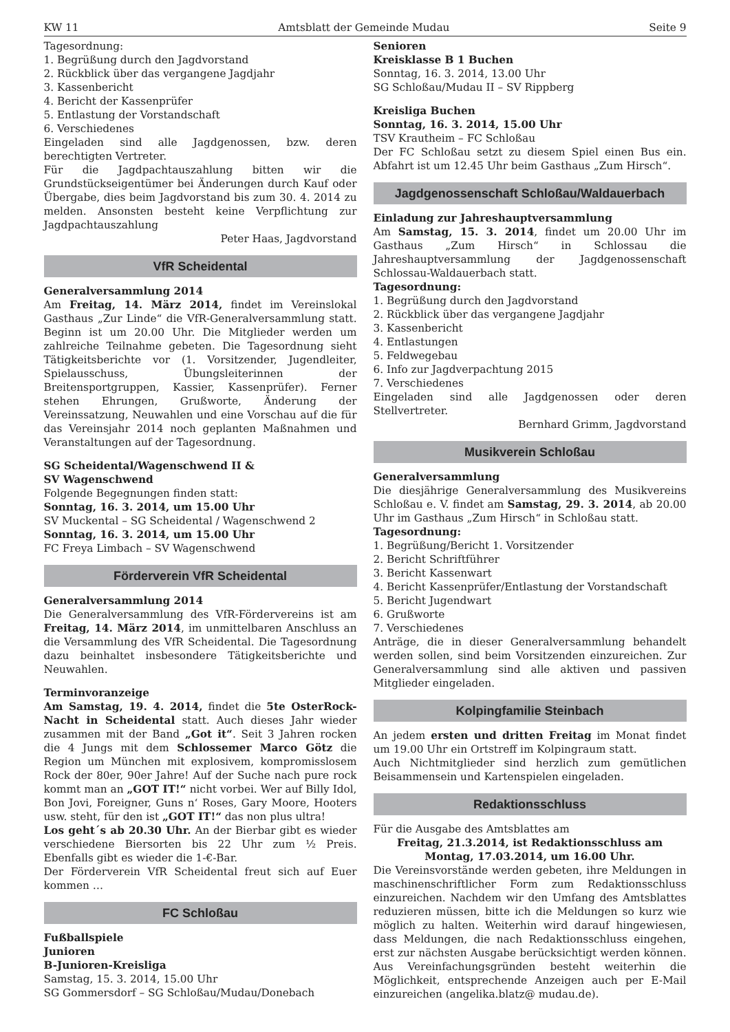KW 11 Amtsblatt der Gemeinde Mudau Seite 9
Tagesordnung:
1. Begrüßung durch den Jagdvorstand
2. Rückblick über das vergangene Jagdjahr
3. Kassenbericht
4. Bericht der Kassenprüfer
5. Entlastung der Vorstandschaft
6. Verschiedenes
Eingeladen sind alle Jagdgenossen, bzw. deren berechtigten Vertreter.
Für die Jagdpachtauszahlung bitten wir die Grundstückseigentümer bei Änderungen durch Kauf oder Übergabe, dies beim Jagdvorstand bis zum 30. 4. 2014 zu melden. Ansonsten besteht keine Verpflichtung zur Jagdpachtauszahlung
Peter Haas, Jagdvorstand
VfR Scheidental
Generalversammlung 2014
Am Freitag, 14. März 2014, findet im Vereinslokal Gasthaus „Zur Linde“ die VfR-Generalversammlung statt. Beginn ist um 20.00 Uhr. Die Mitglieder werden um zahlreiche Teilnahme gebeten. Die Tagesordnung sieht Tätigkeitsberichte vor (1. Vorsitzender, Jugendleiter, Spielausschuss, Übungsleiterinnen der Breitensportgruppen, Kassier, Kassenprüfer). Ferner stehen Ehrungen, Grußworte, Änderung der Vereinssatzung, Neuwahlen und eine Vorschau auf die für das Vereinsjahr 2014 noch geplanten Maßnahmen und Veranstaltungen auf der Tagesordnung.
SG Scheidental/Wagenschwend II &
SV Wagenschwend
Folgende Begegnungen finden statt:
Sonntag, 16. 3. 2014, um 15.00 Uhr
SV Muckental – SG Scheidental / Wagenschwend 2
Sonntag, 16. 3. 2014, um 15.00 Uhr
FC Freya Limbach – SV Wagenschwend
Förderverein VfR Scheidental
Generalversammlung 2014
Die Generalversammlung des VfR-Fördervereins ist am Freitag, 14. März 2014, im unmittelbaren Anschluss an die Versammlung des VfR Scheidental. Die Tagesordnung dazu beinhaltet insbesondere Tätigkeitsberichte und Neuwahlen.
Terminvoranzeige
Am Samstag, 19. 4. 2014, findet die 5te OsterRock-Nacht in Scheidental statt. Auch dieses Jahr wieder zusammen mit der Band „Got it“. Seit 3 Jahren rocken die 4 Jungs mit dem Schlossemer Marco Götz die Region um München mit explosivem, kompromisslosem Rock der 80er, 90er Jahre! Auf der Suche nach pure rock kommt man an „GOT IT!“ nicht vorbei. Wer auf Billy Idol, Bon Jovi, Foreigner, Guns n‘ Roses, Gary Moore, Hooters usw. steht, für den ist „GOT IT!“ das non plus ultra!
Los geht´s ab 20.30 Uhr. An der Bierbar gibt es wieder verschiedene Biersorten bis 22 Uhr zum ½ Preis. Ebenfalls gibt es wieder die 1-€-Bar.
Der Förderverein VfR Scheidental freut sich auf Euer kommen …
FC Schloßau
Fußballspiele
Junioren
B-Junioren-Kreisliga
Samstag, 15. 3. 2014, 15.00 Uhr
SG Gommersdorf – SG Schloßau/Mudau/Donebach
Senioren
Kreisklasse B 1 Buchen
Sonntag, 16. 3. 2014, 13.00 Uhr
SG Schloßau/Mudau II – SV Rippberg
Kreisliga Buchen
Sonntag, 16. 3. 2014, 15.00 Uhr
TSV Krautheim – FC Schloßau
Der FC Schloßau setzt zu diesem Spiel einen Bus ein. Abfahrt ist um 12.45 Uhr beim Gasthaus „Zum Hirsch“.
Jagdgenossenschaft Schloßau/Waldauerbach
Einladung zur Jahreshauptversammlung
Am Samstag, 15. 3. 2014, findet um 20.00 Uhr im Gasthaus „Zum Hirsch“ in Schlossau die Jahreshauptversammlung der Jagdgenossenschaft Schlossau-Waldauerbach statt.
Tagesordnung:
1. Begrüßung durch den Jagdvorstand
2. Rückblick über das vergangene Jagdjahr
3. Kassenbericht
4. Entlastungen
5. Feldwegebau
6. Info zur Jagdverpachtung 2015
7. Verschiedenes
Eingeladen sind alle Jagdgenossen oder deren Stellvertreter.
Bernhard Grimm, Jagdvorstand
Musikverein Schloßau
Generalversammlung
Die diesjährige Generalversammlung des Musikvereins Schloßau e. V. findet am Samstag, 29. 3. 2014, ab 20.00 Uhr im Gasthaus „Zum Hirsch“ in Schloßau statt.
Tagesordnung:
1. Begrüßung/Bericht 1. Vorsitzender
2. Bericht Schriftführer
3. Bericht Kassenwart
4. Bericht Kassenprüfer/Entlastung der Vorstandschaft
5. Bericht Jugendwart
6. Grußworte
7. Verschiedenes
Anträge, die in dieser Generalversammlung behandelt werden sollen, sind beim Vorsitzenden einzureichen. Zur Generalversammlung sind alle aktiven und passiven Mitglieder eingeladen.
Kolpingfamilie Steinbach
An jedem ersten und dritten Freitag im Monat findet um 19.00 Uhr ein Ortstreff im Kolpingraum statt.
Auch Nichtmitglieder sind herzlich zum gemütlichen Beisammensein und Kartenspielen eingeladen.
Redaktionsschluss
Für die Ausgabe des Amtsblattes am
Freitag, 21.3.2014, ist Redaktionsschluss am
Montag, 17.03.2014, um 16.00 Uhr.
Die Vereinsvorstände werden gebeten, ihre Meldungen in maschinenschriftlicher Form zum Redaktionsschluss einzureichen. Nachdem wir den Umfang des Amtsblattes reduzieren müssen, bitte ich die Meldungen so kurz wie möglich zu halten. Weiterhin wird darauf hingewiesen, dass Meldungen, die nach Redaktionsschluss eingehen, erst zur nächsten Ausgabe berücksichtigt werden können. Aus Vereinfachungsgründen besteht weiterhin die Möglichkeit, entsprechende Anzeigen auch per E-Mail einzureichen (angelika.blatz@ mudau.de).